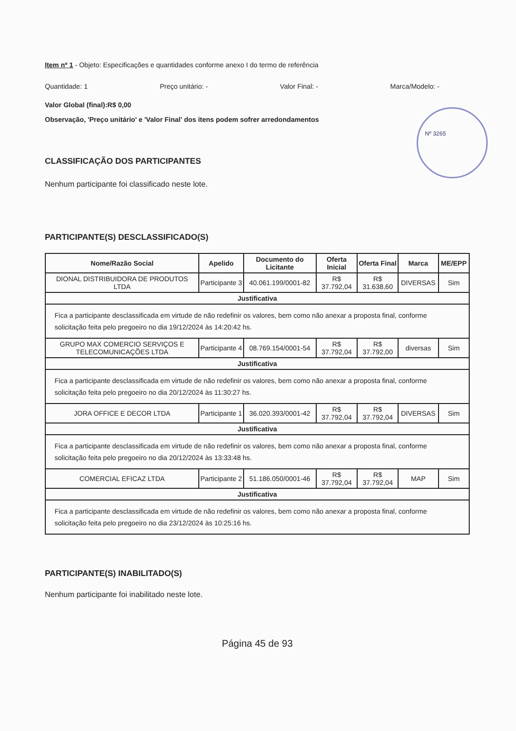Item nº 1 - Objeto: Especificações e quantidades conforme anexo I do termo de referência
Quantidade: 1 Preço unitário: - Valor Final: - Marca/Modelo: -
Valor Global (final):R$ 0,00
Observação, 'Preço unitário' e 'Valor Final' dos itens podem sofrer arredondamentos
Nº 3265
CLASSIFICAÇÃO DOS PARTICIPANTES
Nenhum participante foi classificado neste lote.
PARTICIPANTE(S) DESCLASSIFICADO(S)
| Nome/Razão Social | Apelido | Documento do Licitante | Oferta Inicial | Oferta Final | Marca | ME/EPP |
| --- | --- | --- | --- | --- | --- | --- |
| DIONAL DISTRIBUIDORA DE PRODUTOS LTDA | Participante 3 | 40.061.199/0001-82 | R$ 37.792,04 | R$ 31.638,60 | DIVERSAS | Sim |
| Justificativa | | | | | | |
| Fica a participante desclassificada em virtude de não redefinir os valores, bem como não anexar a proposta final, conforme solicitação feita pelo pregoeiro no dia 19/12/2024 às 14:20:42 hs. | | | | | | |
| GRUPO MAX COMERCIO SERVIÇOS E TELECOMUNICAÇÕES LTDA | Participante 4 | 08.769.154/0001-54 | R$ 37.792,04 | R$ 37.792,00 | diversas | Sim |
| Justificativa | | | | | | |
| Fica a participante desclassificada em virtude de não redefinir os valores, bem como não anexar a proposta final, conforme solicitação feita pelo pregoeiro no dia 20/12/2024 às 11:30:27 hs. | | | | | | |
| JORA OFFICE E DECOR LTDA | Participante 1 | 36.020.393/0001-42 | R$ 37.792,04 | R$ 37.792,04 | DIVERSAS | Sim |
| Justificativa | | | | | | |
| Fica a participante desclassificada em virtude de não redefinir os valores, bem como não anexar a proposta final, conforme solicitação feita pelo pregoeiro no dia 20/12/2024 às 13:33:48 hs. | | | | | | |
| COMERCIAL EFICAZ LTDA | Participante 2 | 51.186.050/0001-46 | R$ 37.792,04 | R$ 37.792,04 | MAP | Sim |
| Justificativa | | | | | | |
| Fica a participante desclassificada em virtude de não redefinir os valores, bem como não anexar a proposta final, conforme solicitação feita pelo pregoeiro no dia 23/12/2024 às 10:25:16 hs. | | | | | | |
PARTICIPANTE(S) INABILITADO(S)
Nenhum participante foi inabilitado neste lote.
Página 45 de 93